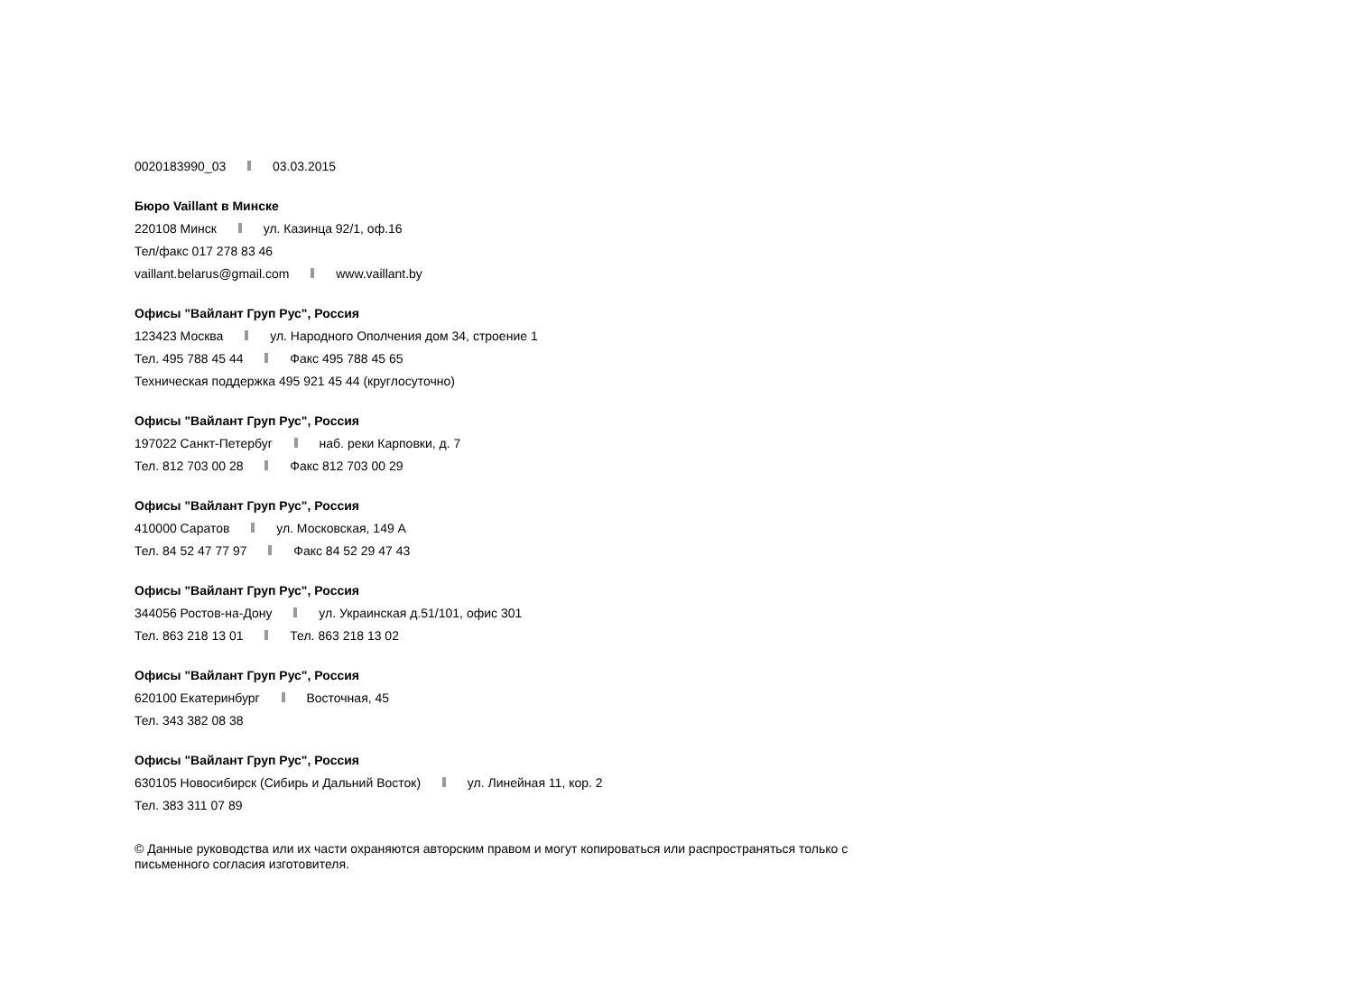0020183990_03 03.03.2015
Бюро Vaillant в Минске
220108 Минск ул. Казинца 92/1, оф.16
Тел/факс 017 278 83 46
vaillant.belarus@gmail.com www.vaillant.by
Офисы "Вайлант Груп Рус", Россия
123423 Москва ул. Народного Ополчения дом 34, строение 1
Тел. 495 788 45 44 Факс 495 788 45 65
Техническая поддержка 495 921 45 44 (круглосуточно)
Офисы "Вайлант Груп Рус", Россия
197022 Санкт-Петербуг наб. реки Карповки, д. 7
Тел. 812 703 00 28 Факс 812 703 00 29
Офисы "Вайлант Груп Рус", Россия
410000 Саратов ул. Московская, 149 А
Тел. 84 52 47 77 97 Факс 84 52 29 47 43
Офисы "Вайлант Груп Рус", Россия
344056 Ростов-на-Дону ул. Украинская д.51/101, офис 301
Тел. 863 218 13 01 Тел. 863 218 13 02
Офисы "Вайлант Груп Рус", Россия
620100 Екатеринбург Восточная, 45
Тел. 343 382 08 38
Офисы "Вайлант Груп Рус", Россия
630105 Новосибирск (Сибирь и Дальний Восток) ул. Линейная 11, кор. 2
Тел. 383 311 07 89
© Данные руководства или их части охраняются авторским правом и могут копироваться или распространяться только с
письменного согласия изготовителя.